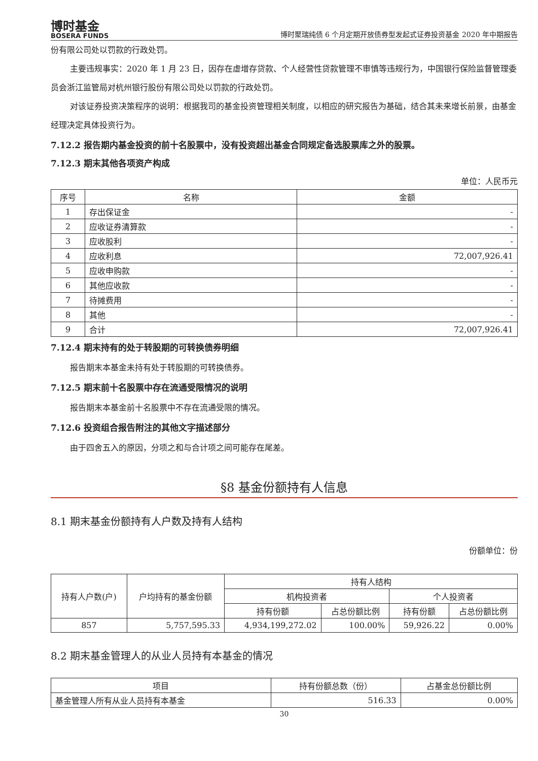博时基金
BOSERA FUNDS
博时聚瑞纯债 6 个月定期开放债券型发起式证券投资基金 2020 年中期报告
份有限公司处以罚款的行政处罚。
主要违规事实：2020 年 1 月 23 日，因存在虚增存贷款、个人经营性贷款管理不审慎等违规行为，中国银行保险监督管理委员会浙江监管局对杭州银行股份有限公司处以罚款的行政处罚。
对该证券投资决策程序的说明：根据我司的基金投资管理相关制度，以相应的研究报告为基础，结合其未来增长前景，由基金经理决定具体投资行为。
7.12.2 报告期内基金投资的前十名股票中，没有投资超出基金合同规定备选股票库之外的股票。
7.12.3 期末其他各项资产构成
单位：人民币元
| 序号 | 名称 | 金额 |
| --- | --- | --- |
| 1 | 存出保证金 | - |
| 2 | 应收证券清算款 | - |
| 3 | 应收股利 | - |
| 4 | 应收利息 | 72,007,926.41 |
| 5 | 应收申购款 | - |
| 6 | 其他应收款 | - |
| 7 | 待摊费用 | - |
| 8 | 其他 | - |
| 9 | 合计 | 72,007,926.41 |
7.12.4 期末持有的处于转股期的可转换债券明细
报告期末本基金未持有处于转股期的可转换债券。
7.12.5 期末前十名股票中存在流通受限情况的说明
报告期末本基金前十名股票中不存在流通受限的情况。
7.12.6 投资组合报告附注的其他文字描述部分
由于四舍五入的原因，分项之和与合计项之间可能存在尾差。
§8 基金份额持有人信息
8.1 期末基金份额持有人户数及持有人结构
份额单位：份
| 持有人户数(户) | 户均持有的基金份额 | 持有人结构 | | | |
| --- | --- | --- | --- | --- | --- |
| | | 机构投资者 | | 个人投资者 | |
| | | 持有份额 | 占总份额比例 | 持有份额 | 占总份额比例 |
| 857 | 5,757,595.33 | 4,934,199,272.02 | 100.00% | 59,926.22 | 0.00% |
8.2 期末基金管理人的从业人员持有本基金的情况
| 项目 | 持有份额总数（份） | 占基金总份额比例 |
| --- | --- | --- |
| 基金管理人所有从业人员持有本基金 | 516.33 | 0.00% |
30